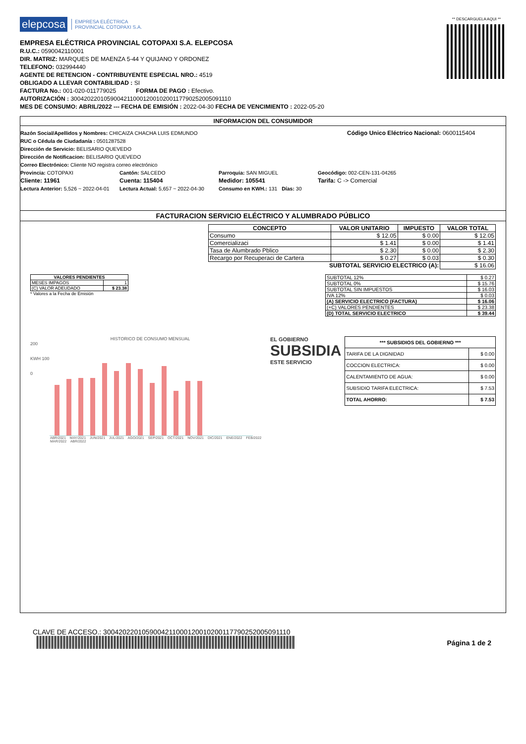elepcosa EMPRESA ELÉCTRICA
PROVINCIAL COTOPAXI S.A.
EMPRESA ELÉCTRICA PROVINCIAL COTOPAXI S.A. ELEPCOSA
R.U.C.: 0590042110001
DIR. MATRIZ: MARQUES DE MAENZA 5-44 Y QUIJANO Y ORDONEZ
TELEFONO: 032994440
AGENTE DE RETENCION - CONTRIBUYENTE ESPECIAL NRO.: 4519
OBLIGADO A LLEVAR CONTABILIDAD : SI
FACTURA No.: 001-020-011779025 FORMA DE PAGO : Efectivo.
AUTORIZACIÓN : 3004202201059004211000120010200117790252005091110
MES DE CONSUMO: ABRIL/2022 --- FECHA DE EMISIÓN : 2022-04-30 FECHA DE VENCIMIENTO : 2022-05-20
** DESCARGUELA AQUI **
INFORMACION DEL CONSUMIDOR
Código Unico Eléctrico Nacional: 0600115404
Razón Social/Apellidos y Nombres: CHICAIZA CHACHA LUIS EDMUNDO
RUC o Cédula de Ciudadanía : 0501287528
Dirección de Servicio: BELISARIO QUEVEDO
Dirección de Notificacion: BELISARIO QUEVEDO
Correo Electrónico: Cliente NO registra correo electrónico
Provincia: COTOPAXI Cantón: SALCEDO Parroquia: SAN MIGUEL Geocódigo: 002-CEN-131-04265
Cliente: 11961 Cuenta: 115404 Medidor: 105541 Tarifa: C -> Comercial
Lectura Anterior: 5,526 ~ 2022-04-01 Lectura Actual: 5,657 ~ 2022-04-30 Consumo en KWH.: 131 Días: 30
FACTURACION SERVICIO ELÉCTRICO Y ALUMBRADO PÚBLICO
| CONCEPTO | VALOR UNITARIO | IMPUESTO | VALOR TOTAL |
| --- | --- | --- | --- |
| Consumo | $ 12.05 | $ 0.00 | $ 12.05 |
| Comercializaci | $ 1.41 | $ 0.00 | $ 1.41 |
| Tasa de Alumbrado Pblico | $ 2.30 | $ 0.00 | $ 2.30 |
| Recargo por Recuperaci de Cartera | $ 0.27 | $ 0.03 | $ 0.30 |
| SUBTOTAL SERVICIO ELECTRICO (A): | | | $ 16.06 |
| VALORES PENDIENTES | |
| --- | --- |
| MESES IMPAGOS | 1 |
| (C) VALOR ADEUDADO | $ 23.38 |
* Valores a la Fecha de Emisión
| SUBTOTAL 12% | $ 0.27 |
| SUBTOTAL 0% | $ 15.76 |
| SUBTOTAL SIN IMPUESTOS | $ 16.03 |
| IVA 12% | $ 0.03 |
| (A) SERVICIO ELECTRICO (FACTURA) | $ 16.06 |
| (+C) VALORES PENDIENTES | $ 23.38 |
| (D) TOTAL SERVICIO ELECTRICO | $ 39.44 |
HISTORICO DE CONSUMO MENSUAL
200
KWH 100
0
ABR/2021 MAY/2021 JUN/2021 JUL/2021 AGO/2021 SEP/2021 OCT/2021 NOV/2021 DIC/2021 ENE/2022 FEB/2022 MAR/2022 ABR/2022
EL GOBIERNO
SUBSIDIA
ESTE SERVICIO
| *** SUBSIDIOS DEL GOBIERNO *** | |
| --- | --- |
| TARIFA DE LA DIGNIDAD | $ 0.00 |
| COCCION ELECTRICA: | $ 0.00 |
| CALENTAMIENTO DE AGUA: | $ 0.00 |
| SUBSIDIO TARIFA ELECTRICA: | $ 7.53 |
| TOTAL AHORRO: | $ 7.53 |
CLAVE DE ACCESO.: 3004202201059004211000120010200117790252005091110
Página 1 de 2